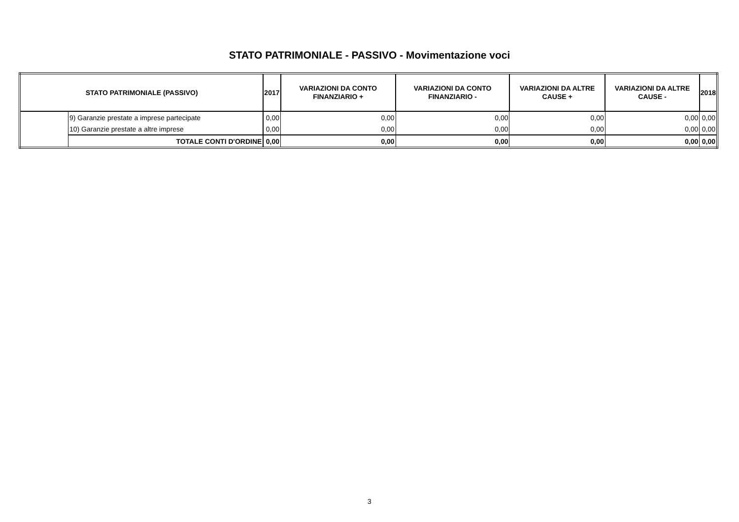STATO PATRIMONIALE - PASSIVO - Movimentazione voci
| STATO PATRIMONIALE (PASSIVO) | | 2017 | VARIAZIONI DA CONTO FINANZIARIO + | VARIAZIONI DA CONTO FINANZIARIO - | VARIAZIONI DA ALTRE CAUSE + | VARIAZIONI DA ALTRE CAUSE - | 2018 |
| --- | --- | --- | --- | --- | --- | --- | --- |
| | 9) Garanzie prestate a imprese partecipate | 0,00 | 0,00 | 0,00 | 0,00 | 0,00 | 0,00 |
| | 10) Garanzie prestate a altre imprese | 0,00 | 0,00 | 0,00 | 0,00 | 0,00 | 0,00 |
| | TOTALE CONTI D'ORDINE | 0,00 | 0,00 | 0,00 | 0,00 | 0,00 | 0,00 |
3